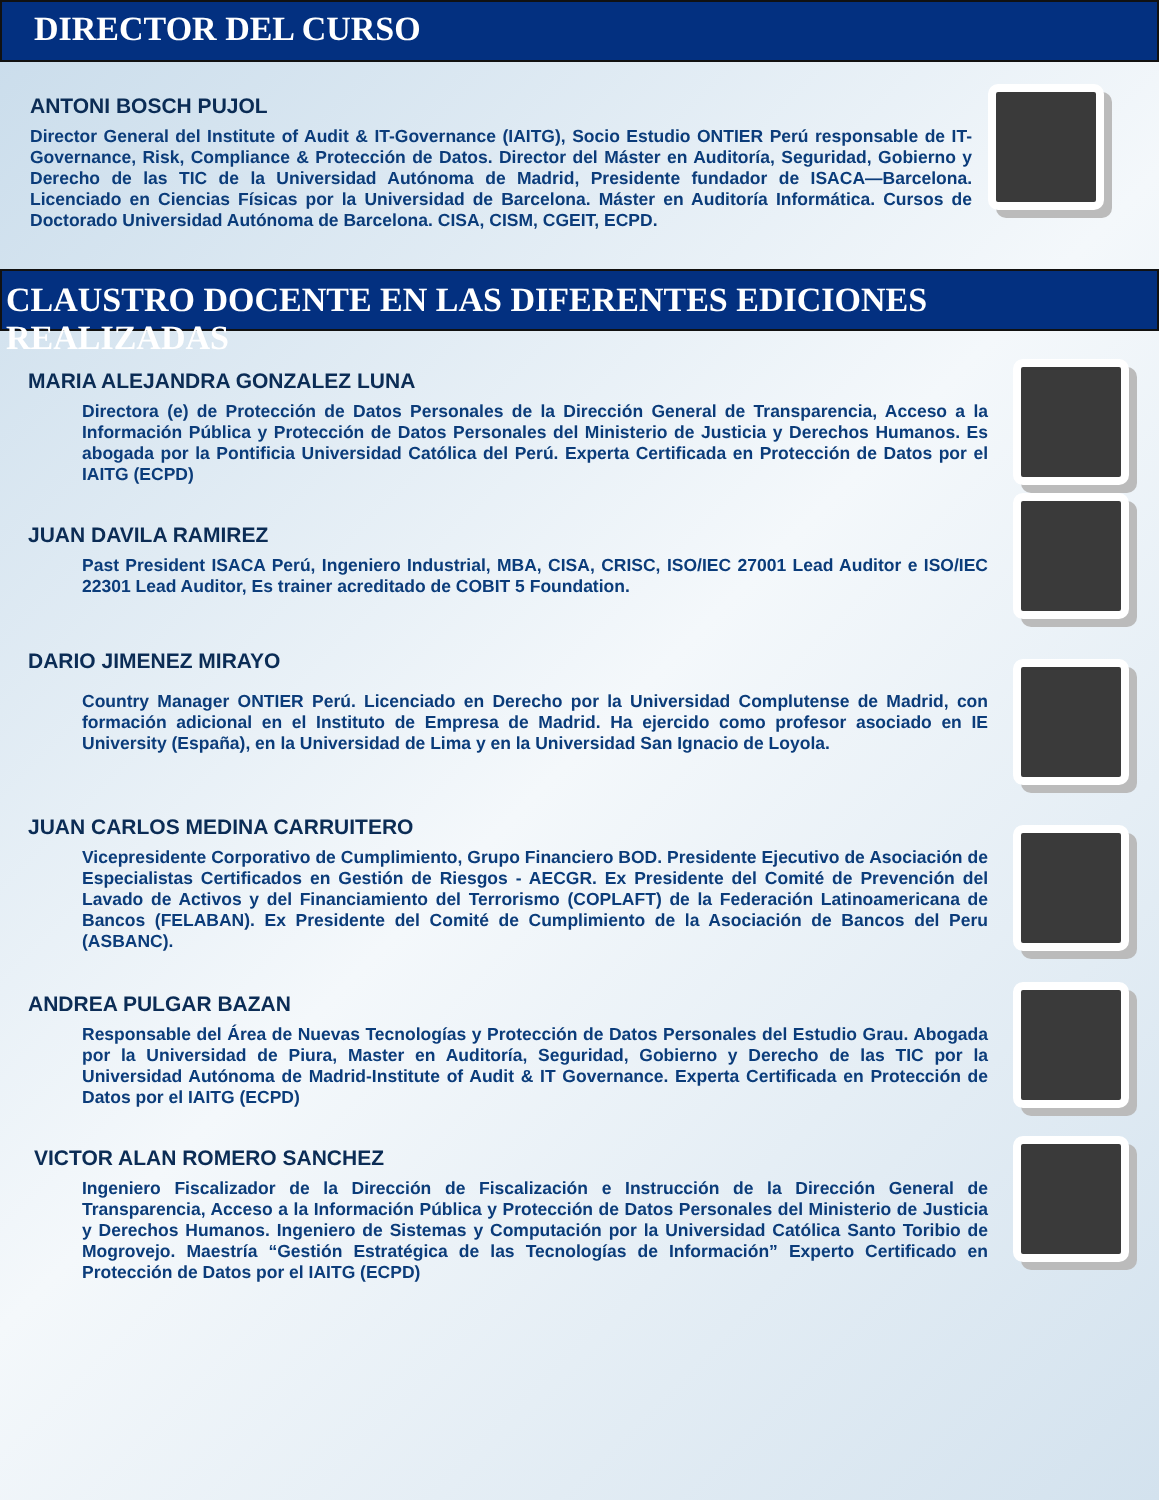DIRECTOR DEL CURSO
ANTONI BOSCH PUJOL
Director General del Institute of Audit & IT-Governance (IAITG), Socio Estudio ONTIER Perú responsable de IT-Governance, Risk, Compliance & Protección de Datos. Director del Máster en Auditoría, Seguridad, Gobierno y Derecho de las TIC de la Universidad Autónoma de Madrid, Presidente fundador de ISACA—Barcelona. Licenciado en Ciencias Físicas por la Universidad de Barcelona. Máster en Auditoría Informática. Cursos de Doctorado Universidad Autónoma de Barcelona. CISA, CISM, CGEIT, ECPD.
CLAUSTRO DOCENTE EN LAS DIFERENTES EDICIONES REALIZADAS
MARIA ALEJANDRA GONZALEZ LUNA
Directora (e) de Protección de Datos Personales de la Dirección General de Transparencia, Acceso a la Información Pública y Protección de Datos Personales del Ministerio de Justicia y Derechos Humanos. Es abogada por la Pontificia Universidad Católica del Perú. Experta Certificada en Protección de Datos por el IAITG (ECPD)
JUAN DAVILA RAMIREZ
Past President ISACA Perú, Ingeniero Industrial, MBA, CISA, CRISC, ISO/IEC 27001 Lead Auditor e ISO/IEC 22301 Lead Auditor, Es trainer acreditado de COBIT 5 Foundation.
DARIO JIMENEZ MIRAYO
Country Manager ONTIER Perú. Licenciado en Derecho por la Universidad Complutense de Madrid, con formación adicional en el Instituto de Empresa de Madrid. Ha ejercido como profesor asociado en IE University (España), en la Universidad de Lima y en la Universidad San Ignacio de Loyola.
JUAN CARLOS MEDINA CARRUITERO
Vicepresidente Corporativo de Cumplimiento, Grupo Financiero BOD. Presidente Ejecutivo de Asociación de Especialistas Certificados en Gestión de Riesgos - AECGR. Ex Presidente del Comité de Prevención del Lavado de Activos y del Financiamiento del Terrorismo (COPLAFT) de la Federación Latinoamericana de Bancos (FELABAN). Ex Presidente del Comité de Cumplimiento de la Asociación de Bancos del Peru (ASBANC).
ANDREA PULGAR BAZAN
Responsable del Área de Nuevas Tecnologías y Protección de Datos Personales del Estudio Grau. Abogada por la Universidad de Piura, Master en Auditoría, Seguridad, Gobierno y Derecho de las TIC por la Universidad Autónoma de Madrid-Institute of Audit & IT Governance. Experta Certificada en Protección de Datos por el IAITG (ECPD)
VICTOR ALAN ROMERO SANCHEZ
Ingeniero Fiscalizador de la Dirección de Fiscalización e Instrucción de la Dirección General de Transparencia, Acceso a la Información Pública y Protección de Datos Personales del Ministerio de Justicia y Derechos Humanos. Ingeniero de Sistemas y Computación por la Universidad Católica Santo Toribio de Mogrovejo. Maestría “Gestión Estratégica de las Tecnologías de Información” Experto Certificado en Protección de Datos por el IAITG (ECPD)